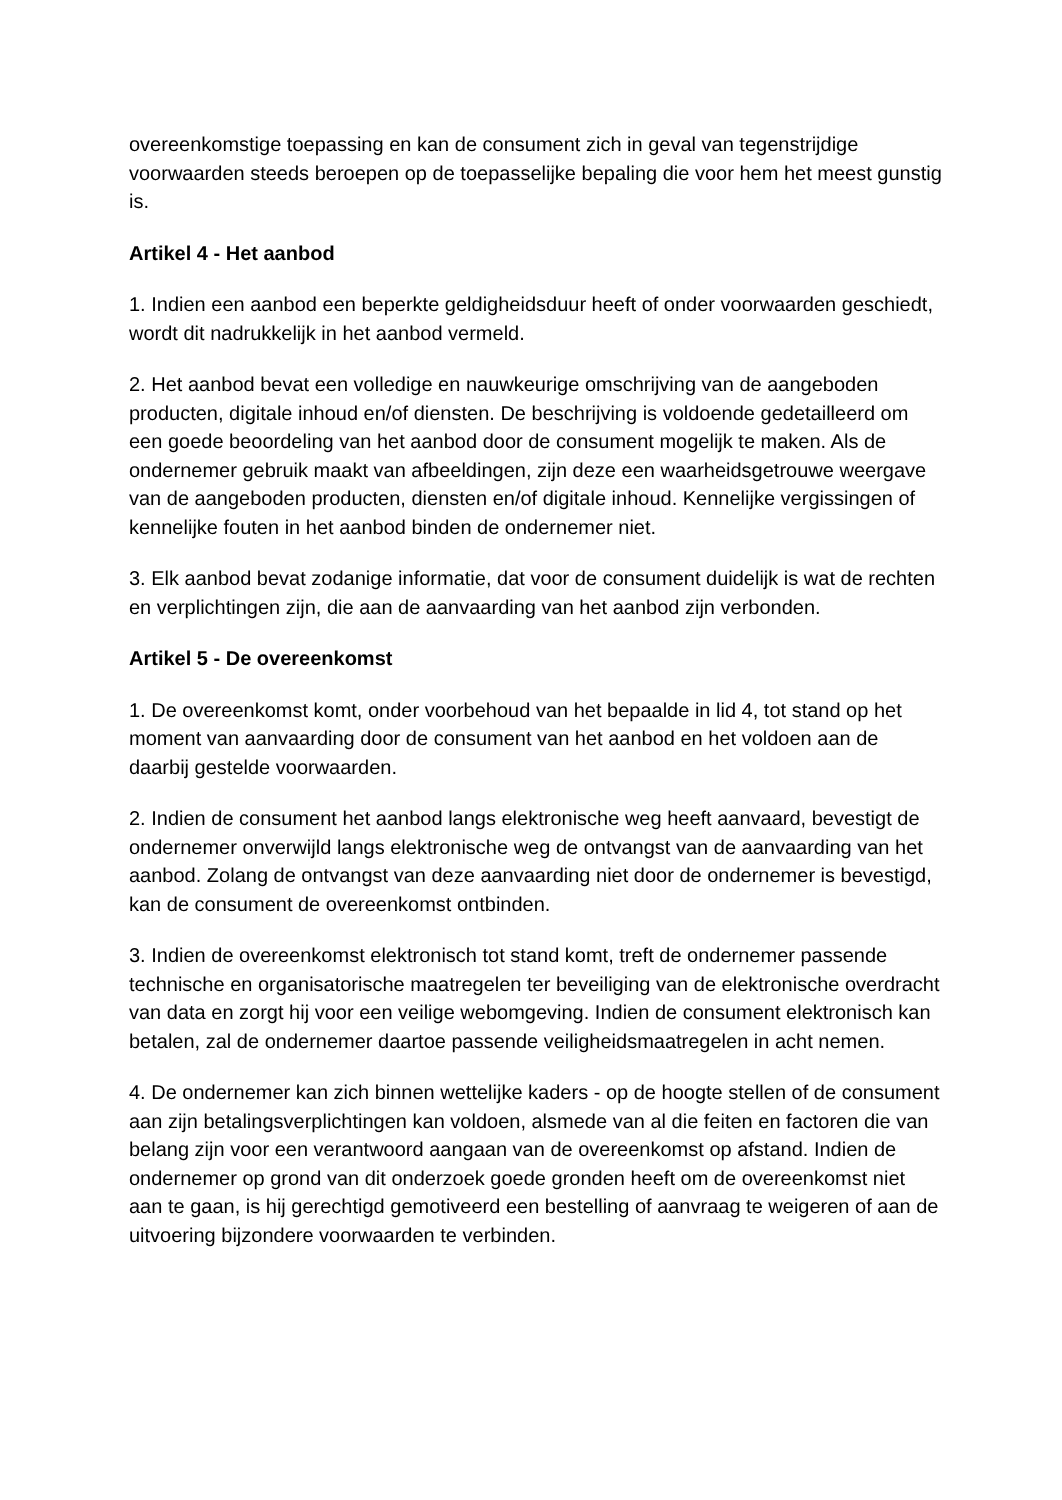overeenkomstige toepassing en kan de consument zich in geval van tegenstrijdige voorwaarden steeds beroepen op de toepasselijke bepaling die voor hem het meest gunstig is.
Artikel 4 - Het aanbod
1. Indien een aanbod een beperkte geldigheidsduur heeft of onder voorwaarden geschiedt, wordt dit nadrukkelijk in het aanbod vermeld.
2. Het aanbod bevat een volledige en nauwkeurige omschrijving van de aangeboden producten, digitale inhoud en/of diensten. De beschrijving is voldoende gedetailleerd om een goede beoordeling van het aanbod door de consument mogelijk te maken. Als de ondernemer gebruik maakt van afbeeldingen, zijn deze een waarheidsgetrouwe weergave van de aangeboden producten, diensten en/of digitale inhoud. Kennelijke vergissingen of kennelijke fouten in het aanbod binden de ondernemer niet.
3. Elk aanbod bevat zodanige informatie, dat voor de consument duidelijk is wat de rechten en verplichtingen zijn, die aan de aanvaarding van het aanbod zijn verbonden.
Artikel 5 - De overeenkomst
1. De overeenkomst komt, onder voorbehoud van het bepaalde in lid 4, tot stand op het moment van aanvaarding door de consument van het aanbod en het voldoen aan de daarbij gestelde voorwaarden.
2. Indien de consument het aanbod langs elektronische weg heeft aanvaard, bevestigt de ondernemer onverwijld langs elektronische weg de ontvangst van de aanvaarding van het aanbod. Zolang de ontvangst van deze aanvaarding niet door de ondernemer is bevestigd, kan de consument de overeenkomst ontbinden.
3. Indien de overeenkomst elektronisch tot stand komt, treft de ondernemer passende technische en organisatorische maatregelen ter beveiliging van de elektronische overdracht van data en zorgt hij voor een veilige webomgeving. Indien de consument elektronisch kan betalen, zal de ondernemer daartoe passende veiligheidsmaatregelen in acht nemen.
4. De ondernemer kan zich binnen wettelijke kaders - op de hoogte stellen of de consument aan zijn betalingsverplichtingen kan voldoen, alsmede van al die feiten en factoren die van belang zijn voor een verantwoord aangaan van de overeenkomst op afstand. Indien de ondernemer op grond van dit onderzoek goede gronden heeft om de overeenkomst niet aan te gaan, is hij gerechtigd gemotiveerd een bestelling of aanvraag te weigeren of aan de uitvoering bijzondere voorwaarden te verbinden.